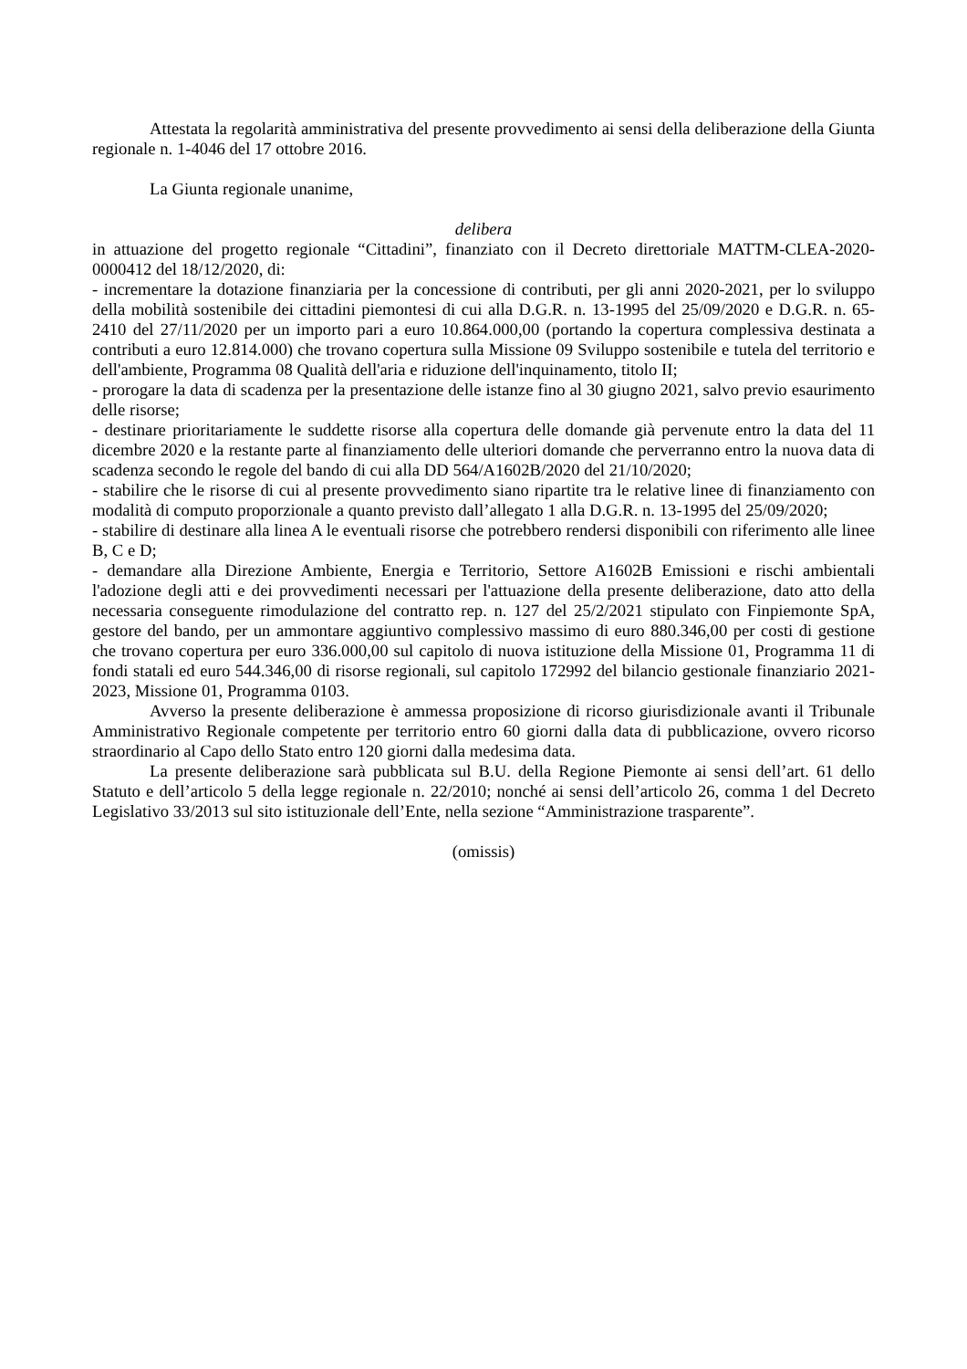Attestata la regolarità amministrativa del presente provvedimento ai sensi della deliberazione della Giunta regionale n. 1-4046 del 17 ottobre 2016.
La Giunta regionale unanime,
delibera
in attuazione del progetto regionale “Cittadini”, finanziato con il Decreto direttoriale MATTM-CLEA-2020-0000412 del 18/12/2020, di:
- incrementare la dotazione finanziaria per la concessione di contributi, per gli anni 2020-2021, per lo sviluppo della mobilità sostenibile dei cittadini piemontesi di cui alla D.G.R. n. 13-1995 del 25/09/2020 e D.G.R. n. 65-2410 del 27/11/2020 per un importo pari a euro 10.864.000,00 (portando la copertura complessiva destinata a contributi a euro 12.814.000) che trovano copertura sulla Missione 09 Sviluppo sostenibile e tutela del territorio e dell'ambiente, Programma 08 Qualità dell'aria e riduzione dell'inquinamento, titolo II;
- prorogare la data di scadenza per la presentazione delle istanze fino al 30 giugno 2021, salvo previo esaurimento delle risorse;
- destinare prioritariamente le suddette risorse alla copertura delle domande già pervenute entro la data del 11 dicembre 2020 e la restante parte al finanziamento delle ulteriori domande che perverranno entro la nuova data di scadenza secondo le regole del bando di cui alla DD 564/A1602B/2020 del 21/10/2020;
- stabilire che le risorse di cui al presente provvedimento siano ripartite tra le relative linee di finanziamento con modalità di computo proporzionale a quanto previsto dall’allegato 1 alla D.G.R. n. 13-1995 del 25/09/2020;
- stabilire di destinare alla linea A le eventuali risorse che potrebbero rendersi disponibili con riferimento alle linee B, C e D;
- demandare alla Direzione Ambiente, Energia e Territorio, Settore A1602B Emissioni e rischi ambientali l'adozione degli atti e dei provvedimenti necessari per l'attuazione della presente deliberazione, dato atto della necessaria conseguente rimodulazione del contratto rep. n. 127 del 25/2/2021 stipulato con Finpiemonte SpA, gestore del bando, per un ammontare aggiuntivo complessivo massimo di euro 880.346,00 per costi di gestione che trovano copertura per euro 336.000,00 sul capitolo di nuova istituzione della Missione 01, Programma 11 di fondi statali ed euro 544.346,00 di risorse regionali, sul capitolo 172992 del bilancio gestionale finanziario 2021-2023, Missione 01, Programma 0103.
Avverso la presente deliberazione è ammessa proposizione di ricorso giurisdizionale avanti il Tribunale Amministrativo Regionale competente per territorio entro 60 giorni dalla data di pubblicazione, ovvero ricorso straordinario al Capo dello Stato entro 120 giorni dalla medesima data.
La presente deliberazione sarà pubblicata sul B.U. della Regione Piemonte ai sensi dell’art. 61 dello Statuto e dell’articolo 5 della legge regionale n. 22/2010; nonché ai sensi dell’articolo 26, comma 1 del Decreto Legislativo 33/2013 sul sito istituzionale dell’Ente, nella sezione “Amministrazione trasparente”.
(omissis)